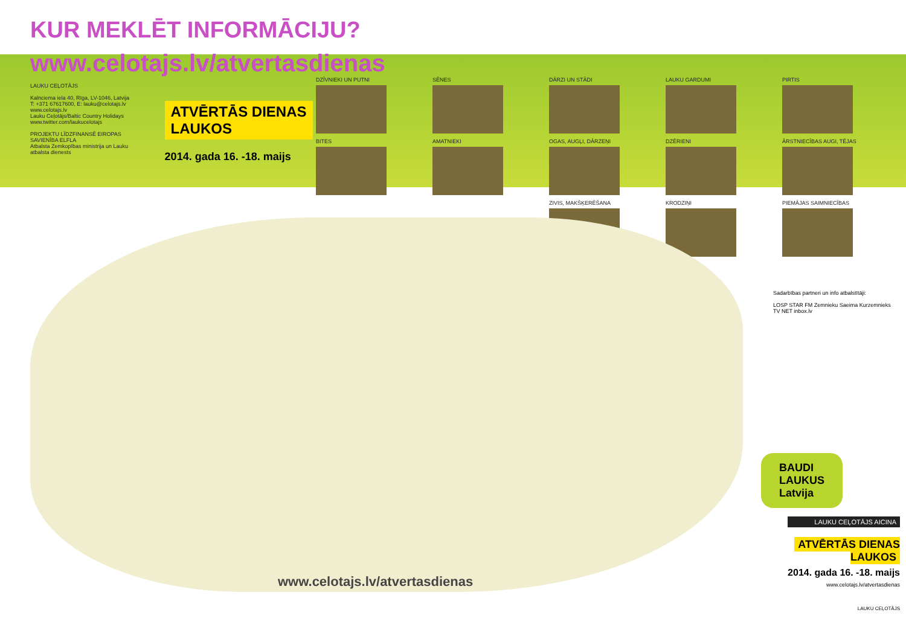KUR MEKLĒT INFORMĀCIJU?
www.celotajs.lv/atvertasdienas
LAUKU CEĻOTĀJS
Kalnciema iela 40, Rīga, LV-1046, Latvija
T: +371 67617600, E: lauku@celotajs.lv
www.celotajs.lv
Lauku Ceļotājs/Baltic Country Holidays
www.twitter.com/laukucelotajs
PROJEKTU LĪDZFINANSĒ EIROPAS SAVIENĪBA ELFLA
Atbalsta Zemkopības ministrija un Lauku atbalsta dienests
ATVĒRTĀS DIENAS
LAUKOS
2014. gada 16. -18. maijs
DZĪVNIEKI UN PUTNI
SĒNES
DĀRZI UN STĀDI
LAUKU GARDUMI
PIRTIS
BITES
AMATNIEKI
OGAS, AUGĻI, DĀRZEŅI
DZĒRIENI
ĀRSTNIECĪBAS AUGI, TĒJAS
ZIVIS, MAKŠĶERĒŠANA
KRODZIŅI
PIEMĀJAS SAIMNIECĪBAS
www.celotajs.lv/atvertasdienas
Sadarbības partneri un info atbalstītāji:
LOSP STAR FM Zemnieku Saeima Kurzemnieks TV NET inbox.lv
BAUDI
LAUKUS
Latvija
LAUKU CEĻOTĀJS AICINA
ATVĒRTĀS DIENAS
LAUKOS
2014. gada 16. -18. maijs
www.celotajs.lv/atvertasdienas
LAUKU CEĻOTĀJS